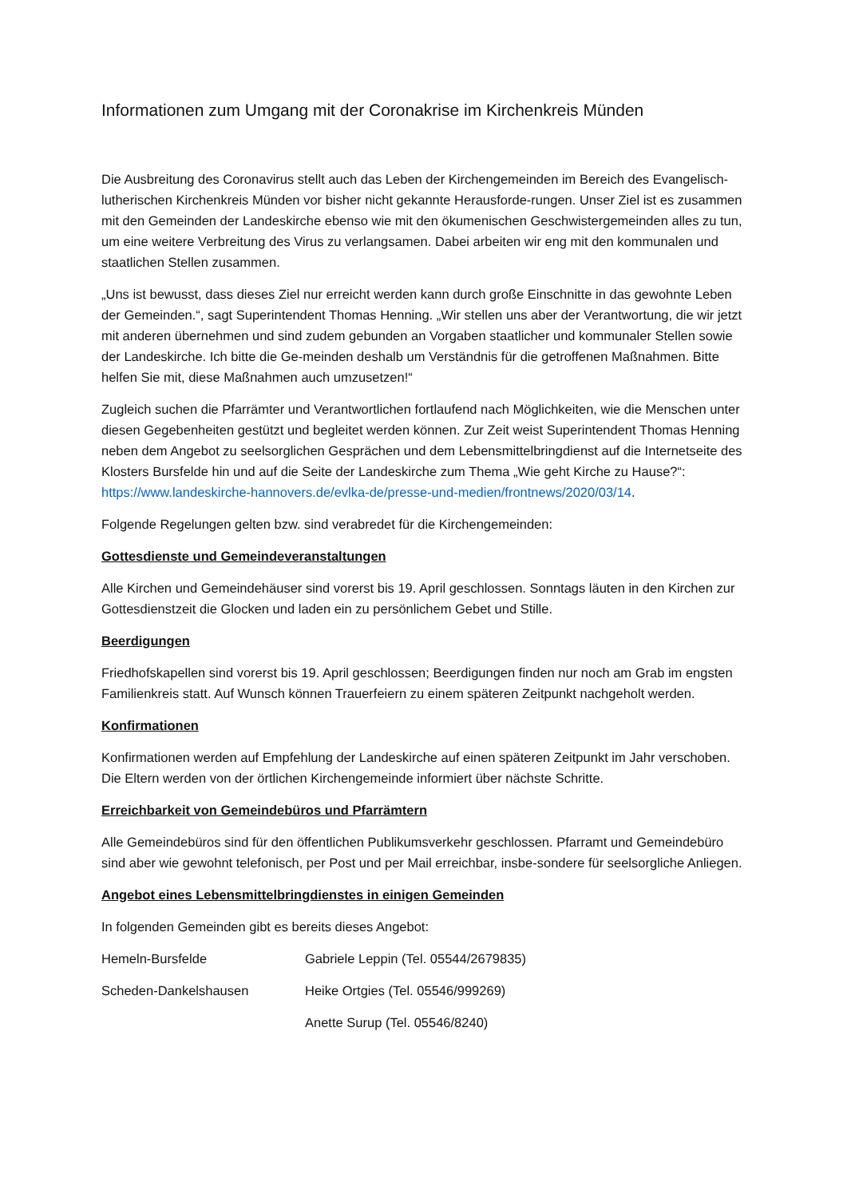Informationen zum Umgang mit der Coronakrise im Kirchenkreis Münden
Die Ausbreitung des Coronavirus stellt auch das Leben der Kirchengemeinden im Bereich des Evangelisch-lutherischen Kirchenkreis Münden vor bisher nicht gekannte Herausforde-rungen. Unser Ziel ist es zusammen mit den Gemeinden der Landeskirche ebenso wie mit den ökumenischen Geschwistergemeinden alles zu tun, um eine weitere Verbreitung des Virus zu verlangsamen. Dabei arbeiten wir eng mit den kommunalen und staatlichen Stellen zusammen.
„Uns ist bewusst, dass dieses Ziel nur erreicht werden kann durch große Einschnitte in das gewohnte Leben der Gemeinden.“, sagt Superintendent Thomas Henning. „Wir stellen uns aber der Verantwortung, die wir jetzt mit anderen übernehmen und sind zudem gebunden an Vorgaben staatlicher und kommunaler Stellen sowie der Landeskirche. Ich bitte die Ge-meinden deshalb um Verständnis für die getroffenen Maßnahmen. Bitte helfen Sie mit, diese Maßnahmen auch umzusetzen!“
Zugleich suchen die Pfarrämter und Verantwortlichen fortlaufend nach Möglichkeiten, wie die Menschen unter diesen Gegebenheiten gestützt und begleitet werden können. Zur Zeit weist Superintendent Thomas Henning neben dem Angebot zu seelsorglichen Gesprächen und dem Lebensmittelbringdienst auf die Internetseite des Klosters Bursfelde hin und auf die Seite der Landeskirche zum Thema „Wie geht Kirche zu Hause?“: https://www.landeskirche-hannovers.de/evlka-de/presse-und-medien/frontnews/2020/03/14.
Folgende Regelungen gelten bzw. sind verabredet für die Kirchengemeinden:
Gottesdienste und Gemeindeveranstaltungen
Alle Kirchen und Gemeindehäuser sind vorerst bis 19. April geschlossen. Sonntags läuten in den Kirchen zur Gottesdienstzeit die Glocken und laden ein zu persönlichem Gebet und Stille.
Beerdigungen
Friedhofskapellen sind vorerst bis 19. April geschlossen; Beerdigungen finden nur noch am Grab im engsten Familienkreis statt. Auf Wunsch können Trauerfeiern zu einem späteren Zeitpunkt nachgeholt werden.
Konfirmationen
Konfirmationen werden auf Empfehlung der Landeskirche auf einen späteren Zeitpunkt im Jahr verschoben. Die Eltern werden von der örtlichen Kirchengemeinde informiert über nächste Schritte.
Erreichbarkeit von Gemeindebüros und Pfarrämtern
Alle Gemeindebüros sind für den öffentlichen Publikumsverkehr geschlossen. Pfarramt und Gemeindebüro sind aber wie gewohnt telefonisch, per Post und per Mail erreichbar, insbe-sondere für seelsorgliche Anliegen.
Angebot eines Lebensmittelbringdienstes in einigen Gemeinden
In folgenden Gemeinden gibt es bereits dieses Angebot:
Hemeln-Bursfelde Gabriele Leppin (Tel. 05544/2679835)
Scheden-Dankelshausen Heike Ortgies (Tel. 05546/999269)
Anette Surup (Tel. 05546/8240)